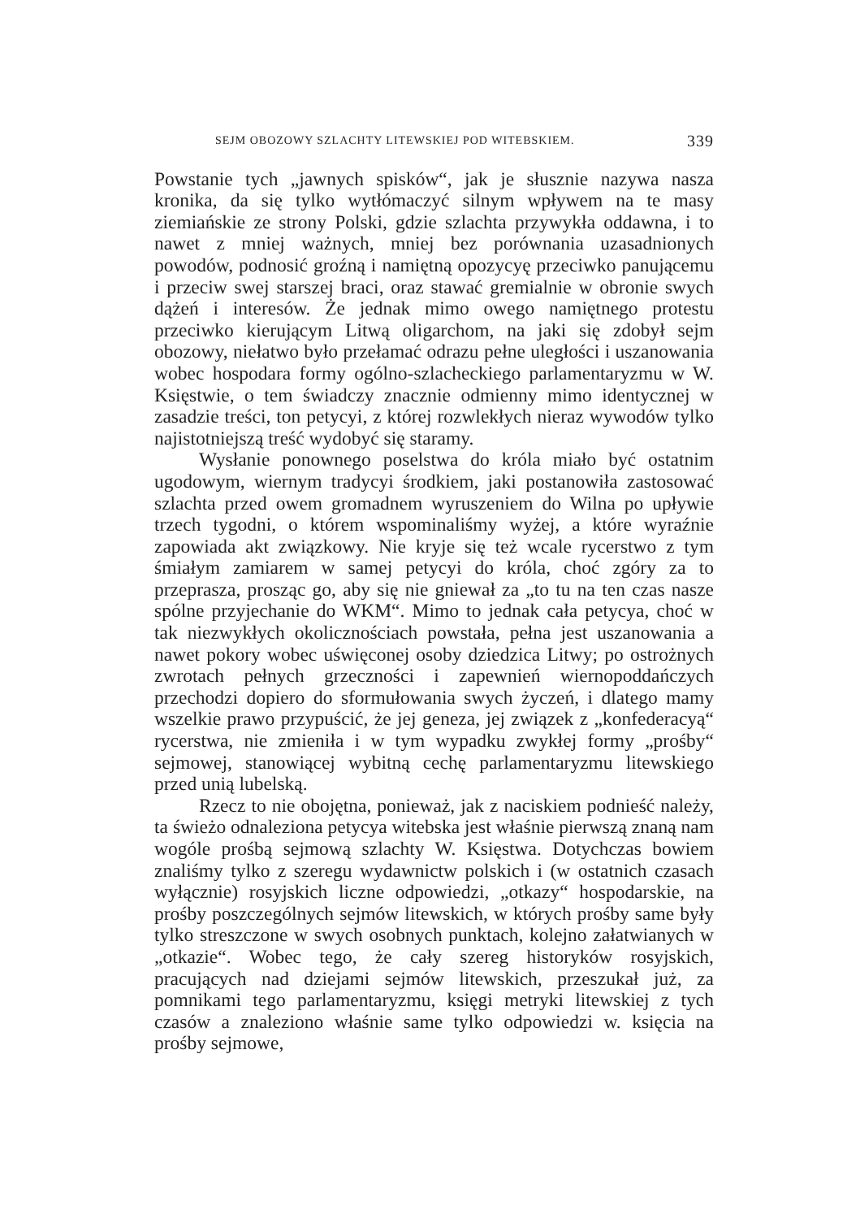SEJM OBOZOWY SZLACHTY LITEWSKIEJ POD WITEBSKIEM. 339
Powstanie tych „jawnych spisków“, jak je słusznie nazywa nasza kronika, da się tylko wytłómaczyć silnym wpływem na te masy ziemiańskie ze strony Polski, gdzie szlachta przywykła oddawna, i to nawet z mniej ważnych, mniej bez porównania uzasadnionych powodów, podnosić groźną i namiętną opozycyę przeciwko panującemu i przeciw swej starszej braci, oraz stawać gremialnie w obronie swych dążeń i interesów. Że jednak mimo owego namiętnego protestu przeciwko kierującym Litwą oligarchom, na jaki się zdobył sejm obozowy, niełatwo było przełamać odrazu pełne uległości i uszanowania wobec hospodara formy ogólno-szlacheckiego parlamentaryzmu w W. Księstwie, o tem świadczy znacznie odmienny mimo identycznej w zasadzie treści, ton petycyi, z której rozwlekłych nieraz wywodów tylko najistotniejszą treść wydobyć się staramy.
Wysłanie ponownego poselstwa do króla miało być ostatnim ugodowym, wiernym tradycyi środkiem, jaki postanowiła zastosować szlachta przed owem gromadnem wyruszeniem do Wilna po upływie trzech tygodni, o którem wspominaliśmy wyżej, a które wyraźnie zapowiada akt związkowy. Nie kryje się też wcale rycerstwo z tym śmiałym zamiarem w samej petycyi do króla, choć zgóry za to przeprasza, prosząc go, aby się nie gniewał za „to tu na ten czas nasze spólne przyjechanie do WKM“. Mimo to jednak cała petycya, choć w tak niezwykłych okolicznościach powstała, pełna jest uszanowania a nawet pokory wobec uświęconej osoby dziedzica Litwy; po ostrożnych zwrotach pełnych grzeczności i zapewnień wiernopoddańczych przechodzi dopiero do sformułowania swych życzeń, i dlatego mamy wszelkie prawo przypuścić, że jej geneza, jej związek z „konfederacyą“ rycerstwa, nie zmieniła i w tym wypadku zwykłej formy „prośby“ sejmowej, stanowiącej wybitną cechę parlamentaryzmu litewskiego przed unią lubelską.
Rzecz to nie obojętna, ponieważ, jak z naciskiem podnieść należy, ta świeżo odnaleziona petycya witebska jest właśnie pierwszą znaną nam wogóle prośbą sejmową szlachty W. Księstwa. Dotychczas bowiem znaliśmy tylko z szeregu wydawnictw polskich i (w ostatnich czasach wyłącznie) rosyjskich liczne odpowiedzi, „otkazy“ hospodarskie, na prośby poszczególnych sejmów litewskich, w których prośby same były tylko streszczone w swych osobnych punktach, kolejno załatwianych w „otkazie“. Wobec tego, że cały szereg historyków rosyjskich, pracujących nad dziejami sejmów litewskich, przeszukał już, za pomnikami tego parlamentaryzmu, księgi metryki litewskiej z tych czasów a znaleziono właśnie same tylko odpowiedzi w. księcia na prośby sejmowe,